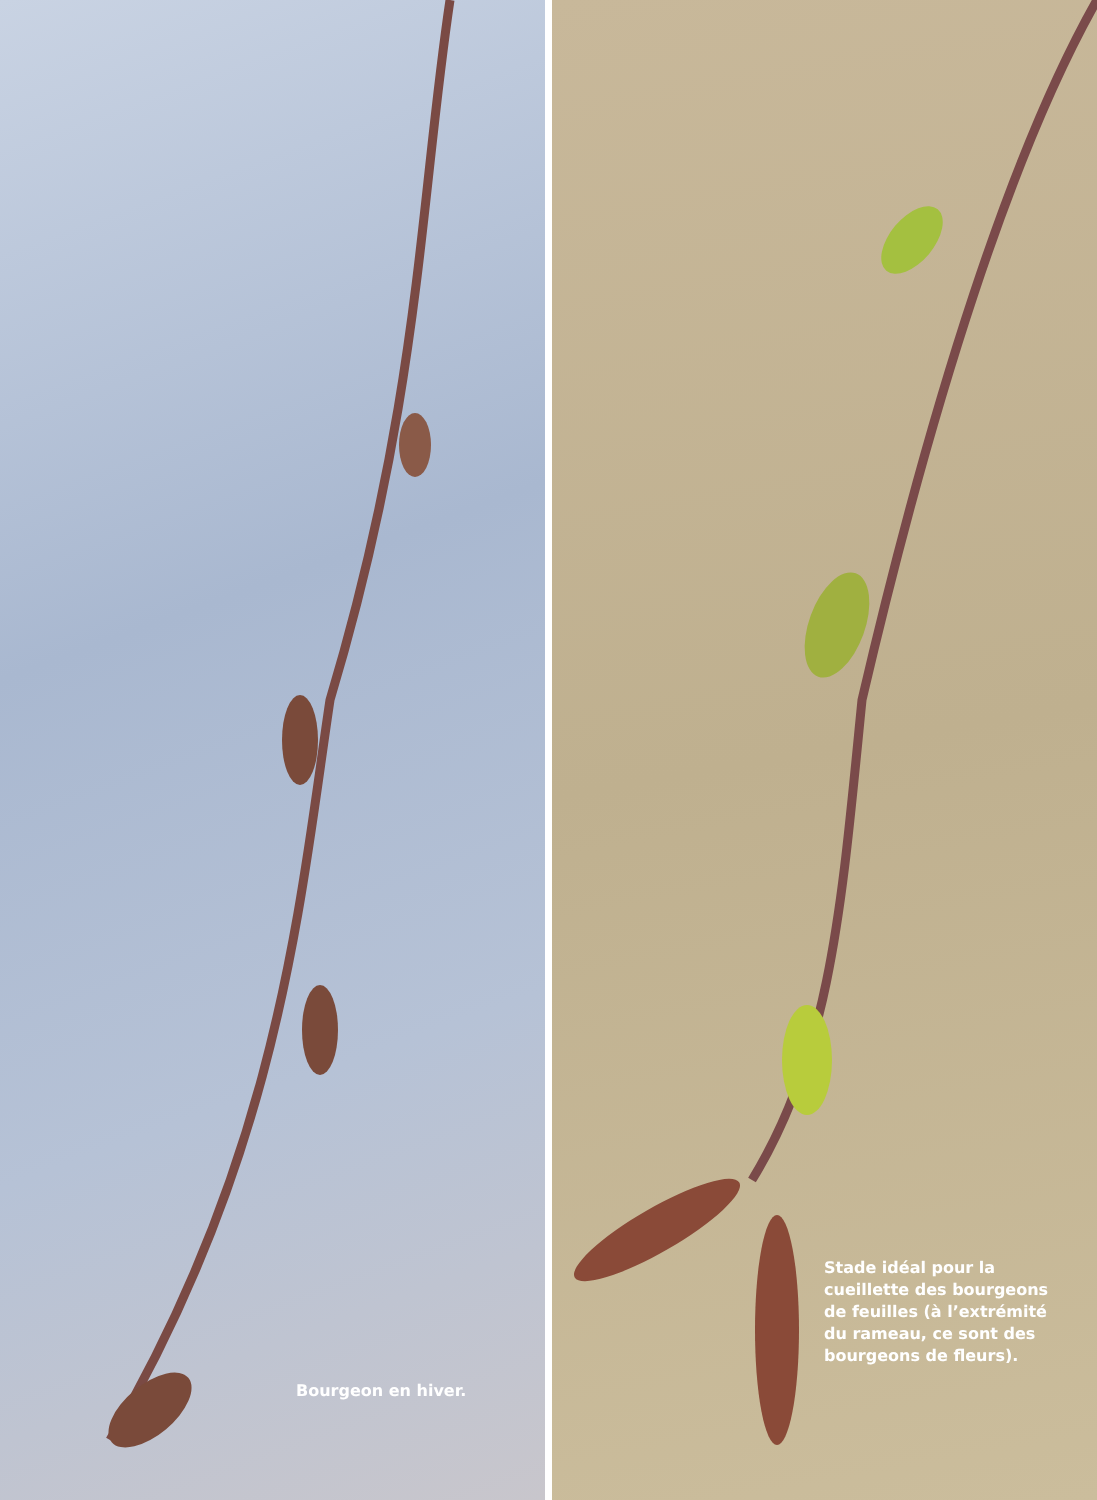Bourgeon en hiver.
Stade idéal pour la
cueillette des bourgeons
de feuilles (à l’extrémité
du rameau, ce sont des
bourgeons de fleurs).